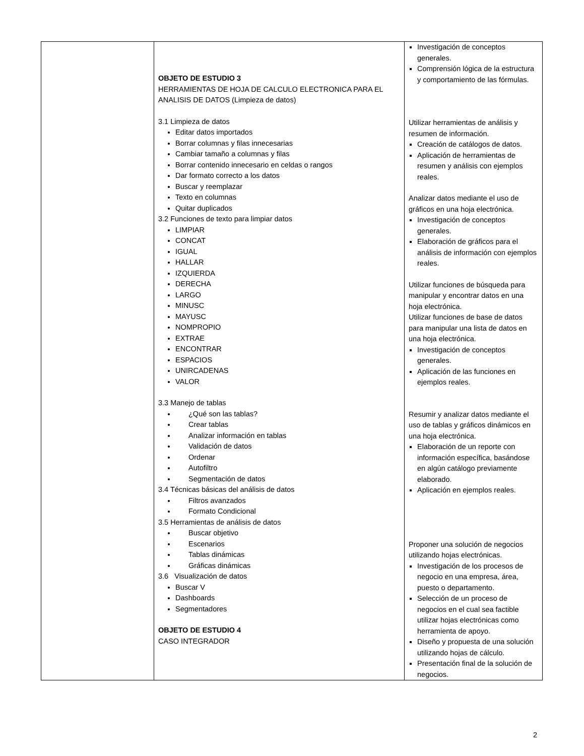| | OBJETO DE ESTUDIO 3 HERRAMIENTAS DE HOJA DE CALCULO ELECTRONICA PARA EL ANALISIS DE DATOS (Limpieza de datos) 3.1 Limpieza de datos Editar datos importados Borrar columnas y filas innecesarias Cambiar tamaño a columnas y filas Borrar contenido innecesario en celdas o rangos Dar formato correcto a los datos Buscar y reemplazar Texto en columnas Quitar duplicados 3.2 Funciones de texto para limpiar datos LIMPIAR CONCAT IGUAL HALLAR IZQUIERDA DERECHA LARGO MINUSC MAYUSC NOMPROPIO EXTRAE ENCONTRAR ESPACIOS UNIRCADENAS VALOR 3.3 Manejo de tablas ¿Qué son las tablas? Crear tablas Analizar información en tablas Validación de datos Ordenar Autofiltro Segmentación de datos 3.4 Técnicas básicas del análisis de datos Filtros avanzados Formato Condicional 3.5 Herramientas de análisis de datos Buscar objetivo Escenarios Tablas dinámicas Gráficas dinámicas 3.6 Visualización de datos Buscar V Dashboards Segmentadores OBJETO DE ESTUDIO 4 CASO INTEGRADOR | Investigación de conceptos generales. Comprensión lógica de la estructura y comportamiento de las fórmulas. Utilizar herramientas de análisis y resumen de información. Creación de catálogos de datos. Aplicación de herramientas de resumen y análisis con ejemplos reales. Analizar datos mediante el uso de gráficos en una hoja electrónica. Investigación de conceptos generales. Elaboración de gráficos para el análisis de información con ejemplos reales. Utilizar funciones de búsqueda para manipular y encontrar datos en una hoja electrónica. Utilizar funciones de base de datos para manipular una lista de datos en una hoja electrónica. Investigación de conceptos generales. Aplicación de las funciones en ejemplos reales. Resumir y analizar datos mediante el uso de tablas y gráficos dinámicos en una hoja electrónica. Elaboración de un reporte con información específica, basándose en algún catálogo previamente elaborado. Aplicación en ejemplos reales. Proponer una solución de negocios utilizando hojas electrónicas. Investigación de los procesos de negocio en una empresa, área, puesto o departamento. Selección de un proceso de negocios en el cual sea factible utilizar hojas electrónicas como herramienta de apoyo. Diseño y propuesta de una solución utilizando hojas de cálculo. Presentación final de la solución de negocios. |
2